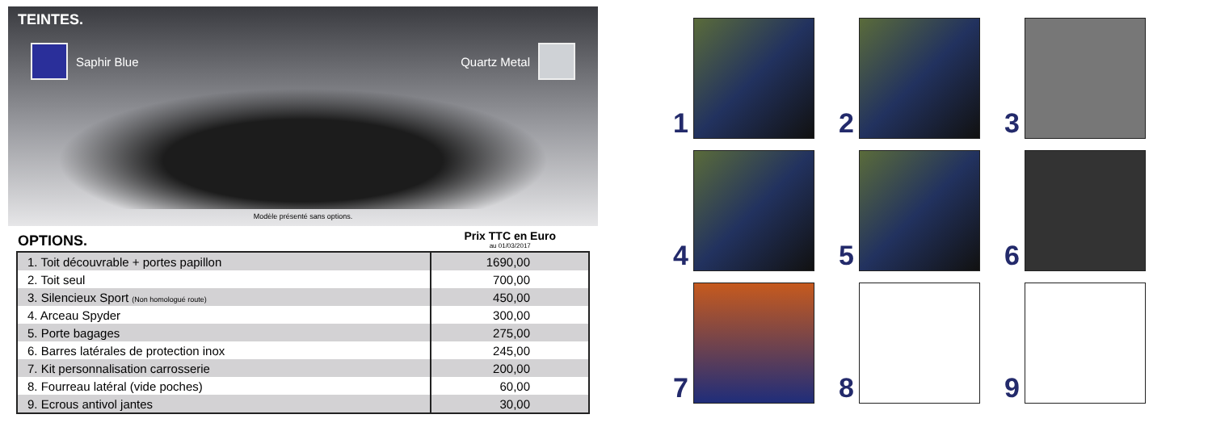TEINTES.
Saphir Blue Quartz Metal
Modèle présenté sans options.
OPTIONS.
Prix TTC en Euro
au 01/03/2017
| 1. Toit découvrable + portes papillon | 1690,00 |
| 2. Toit seul | 700,00 |
| 3. Silencieux Sport (Non homologué route) | 450,00 |
| 4. Arceau Spyder | 300,00 |
| 5. Porte bagages | 275,00 |
| 6. Barres latérales de protection inox | 245,00 |
| 7. Kit personnalisation carrosserie | 200,00 |
| 8. Fourreau latéral (vide poches) | 60,00 |
| 9. Ecrous antivol jantes | 30,00 |
1
2
3
4
5
6
7
8
9